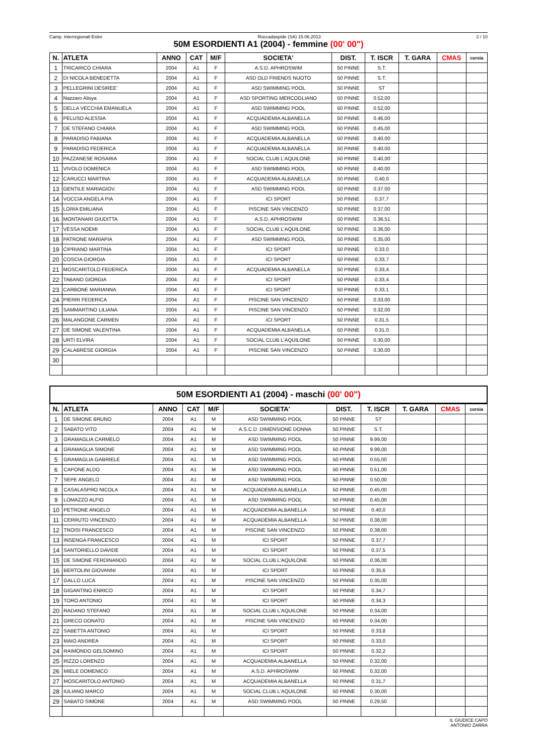Camp. Interregionali Estivi Roccadaspide (SA) 15.06.2013 2 / 10
50M ESORDIENTI A1 (2004) - femmine (00' 00")
| N. | ATLETA | ANNO | CAT | M/F | SOCIETA' | DIST. | T. ISCR | T. GARA | CMAS | corsia |
| --- | --- | --- | --- | --- | --- | --- | --- | --- | --- | --- |
| 1 | TRICARICO CHIARA | 2004 | A1 | F | A.S.D. APHROSWIM | 50 PINNE | S.T. | | | |
| 2 | DI NICOLA BENEDETTA | 2004 | A1 | F | ASD OLD FRIENDS NUOTO | 50 PINNE | S.T. | | | |
| 3 | PELLEGRINI DESIREE' | 2004 | A1 | F | ASD SWIMMING POOL | 50 PINNE | ST | | | |
| 4 | Nazzaro Alisya | 2004 | A1 | F | ASD SPORTING MERCOGLIANO | 50 PINNE | 0.52,00 | | | |
| 5 | DELLA VECCHIA EMANUELA | 2004 | A1 | F | ASD SWIMMING POOL | 50 PINNE | 0.52,00 | | | |
| 6 | PELUSO ALESSIA | 2004 | A1 | F | ACQUADEMIA ALBANELLA | 50 PINNE | 0.46,00 | | | |
| 7 | DE STEFANO CHIARA | 2004 | A1 | F | ASD SWIMMING POOL | 50 PINNE | 0.45,00 | | | |
| 8 | PARADISO FABIANA | 2004 | A1 | F | ACQUADEMIA ALBANELLA | 50 PINNE | 0.40,00 | | | |
| 9 | PARADISO FEDERICA | 2004 | A1 | F | ACQUADEMIA ALBANELLA | 50 PINNE | 0.40,00 | | | |
| 10 | PAZZANESE ROSARIA | 2004 | A1 | F | SOCIAL CLUB L'AQUILONE | 50 PINNE | 0.40,00 | | | |
| 11 | VIVOLO DOMENICA | 2004 | A1 | F | ASD SWIMMING POOL | 50 PINNE | 0.40,00 | | | |
| 12 | CARUCCI MARTINA | 2004 | A1 | F | ACQUADEMIA ALBANELLA | 50 PINNE | 0.40,0 | | | |
| 13 | GENTILE MARIAGIOV. | 2004 | A1 | F | ASD SWIMMING POOL | 50 PINNE | 0.37.00 | | | |
| 14 | VOCCIA ANGELA PIA | 2004 | A1 | F | ICI SPORT | 50 PINNE | 0.37,7 | | | |
| 15 | LORIA EMILIANA | 2004 | A1 | F | PISCINE SAN VINCENZO | 50 PINNE | 0.37,00 | | | |
| 16 | MONTANARI GIUDITTA | 2004 | A1 | F | A.S.D. APHROSWIM | 50 PINNE | 0.36,51 | | | |
| 17 | VESSA NOEMI | 2004 | A1 | F | SOCIAL CLUB L'AQUILONE | 50 PINNE | 0.36,00 | | | |
| 18 | PATRONE MARIAPIA | 2004 | A1 | F | ASD SWIMMING POOL | 50 PINNE | 0.35,00 | | | |
| 19 | CIPRIANO MARTINA | 2004 | A1 | F | ICI SPORT | 50 PINNE | 0.33.0 | | | |
| 20 | COSCIA GIORGIA | 2004 | A1 | F | ICI SPORT | 50 PINNE | 0.33,7 | | | |
| 21 | MOSCARITOLO FEDERICA | 2004 | A1 | F | ACQUADEMIA ALBANELLA | 50 PINNE | 0.33,4 | | | |
| 22 | TABANO GIORGIA | 2004 | A1 | F | ICI SPORT | 50 PINNE | 0.33,4 | | | |
| 23 | CARBONE MARIANNA | 2004 | A1 | F | ICI SPORT | 50 PINNE | 0.33,1 | | | |
| 24 | PIERRI FEDERICA | 2004 | A1 | F | PISCINE SAN VINCENZO | 50 PINNE | 0.33,00 | | | |
| 25 | SAMMARTINO LILIANA | 2004 | A1 | F | PISCINE SAN VINCENZO | 50 PINNE | 0.32,00 | | | |
| 26 | MALANGONE CARMEN | 2004 | A1 | F | ICI SPORT | 50 PINNE | 0.31,5 | | | |
| 27 | DE SIMONE VALENTINA | 2004 | A1 | F | ACQUADEMIA ALBANELLA | 50 PINNE | 0.31,0 | | | |
| 28 | URTI ELVIRA | 2004 | A1 | F | SOCIAL CLUB L'AQUILONE | 50 PINNE | 0.30,00 | | | |
| 29 | CALABRESE GIORGIA | 2004 | A1 | F | PISCINE SAN VINCENZO | 50 PINNE | 0.30,00 | | | |
| 30 | | | | | | | | | | |
50M ESORDIENTI A1 (2004) - maschi (00' 00")
| N. | ATLETA | ANNO | CAT | M/F | SOCIETA' | DIST. | T. ISCR | T. GARA | CMAS | corsia |
| --- | --- | --- | --- | --- | --- | --- | --- | --- | --- | --- |
| 1 | DE SIMONE BRUNO | 2004 | A1 | M | ASD SWIMMING POOL | 50 PINNE | ST | | | |
| 2 | SABATO VITO | 2004 | A1 | M | A.S.C.D. DIMENSIONE DONNA | 50 PINNE | S.T. | | | |
| 3 | GRAMAGLIA CARMELO | 2004 | A1 | M | ASD SWIMMING POOL | 50 PINNE | 9.99,00 | | | |
| 4 | GRAMAGLIA SIMONE | 2004 | A1 | M | ASD SWIMMING POOL | 50 PINNE | 9.99,00 | | | |
| 5 | GRAMAGLIA GABRIELE | 2004 | A1 | M | ASD SWIMMING POOL | 50 PINNE | 0.55,00 | | | |
| 6 | CAPONE ALDO | 2004 | A1 | M | ASD SWIMMING POOL | 50 PINNE | 0.51,00 | | | |
| 7 | SEPE ANGELO | 2004 | A1 | M | ASD SWIMMING POOL | 50 PINNE | 0.50,00 | | | |
| 8 | CASALASPRO NICOLA | 2004 | A1 | M | ACQUADEMIA ALBANELLA | 50 PINNE | 0.45,00 | | | |
| 9 | LOMAZZO ALFIO | 2004 | A1 | M | ASD SWIMMING POOL | 50 PINNE | 0.45,00 | | | |
| 10 | PETRONE ANGELO | 2004 | A1 | M | ACQUADEMIA ALBANELLA | 50 PINNE | 0.40,0 | | | |
| 11 | CERRUTO VINCENZO | 2004 | A1 | M | ACQUADEMIA ALBANELLA | 50 PINNE | 0.38,00 | | | |
| 12 | TROISI FRANCESCO | 2004 | A1 | M | PISCINE SAN VINCENZO | 50 PINNE | 0.38,00 | | | |
| 13 | INSENGA FRANCESCO | 2004 | A1 | M | ICI SPORT | 50 PINNE | 0.37,7 | | | |
| 14 | SANTORIELLO DAVIDE | 2004 | A1 | M | ICI SPORT | 50 PINNE | 0.37,5 | | | |
| 15 | DE SIMONE FERDINANDO | 2004 | A1 | M | SOCIAL CLUB L'AQUILONE | 50 PINNE | 0.36,00 | | | |
| 16 | BERTOLINI GIOVANNI | 2004 | A1 | M | ICI SPORT | 50 PINNE | 0.35,6 | | | |
| 17 | GALLO LUCA | 2004 | A1 | M | PISCINE SAN VINCENZO | 50 PINNE | 0.35,00 | | | |
| 18 | GIGANTINO ENRICO | 2004 | A1 | M | ICI SPORT | 50 PINNE | 0.34,7 | | | |
| 19 | TORO ANTONIO | 2004 | A1 | M | ICI SPORT | 50 PINNE | 0.34,3 | | | |
| 20 | RADANO STEFANO | 2004 | A1 | M | SOCIAL CLUB L'AQUILONE | 50 PINNE | 0.34,00 | | | |
| 21 | GRECO DONATO | 2004 | A1 | M | PISCINE SAN VINCENZO | 50 PINNE | 0.34,00 | | | |
| 22 | SABETTA ANTONIO | 2004 | A1 | M | ICI SPORT | 50 PINNE | 0.33,8 | | | |
| 23 | MAIO ANDREA | 2004 | A1 | M | ICI SPORT | 50 PINNE | 0.33,0 | | | |
| 24 | RAIMONDO GELSOMINO | 2004 | A1 | M | ICI SPORT | 50 PINNE | 0.32,2 | | | |
| 25 | RIZZO LORENZO | 2004 | A1 | M | ACQUADEMIA ALBANELLA | 50 PINNE | 0.32,00 | | | |
| 26 | MIELE DOMENICO | 2004 | A1 | M | A.S.D. APHROSWIM | 50 PINNE | 0.32,00 | | | |
| 27 | MOSCARITOLO ANTONIO | 2004 | A1 | M | ACQUADEMIA ALBANELLA | 50 PINNE | 0.31,7 | | | |
| 28 | IULIANO MARCO | 2004 | A1 | M | SOCIAL CLUB L'AQUILONE | 50 PINNE | 0.30,00 | | | |
| 29 | SABATO SIMONE | 2004 | A1 | M | ASD SWIMMING POOL | 50 PINNE | 0.29,50 | | | |
IL GIUDICE CAPO
ANTONIO ZARRA